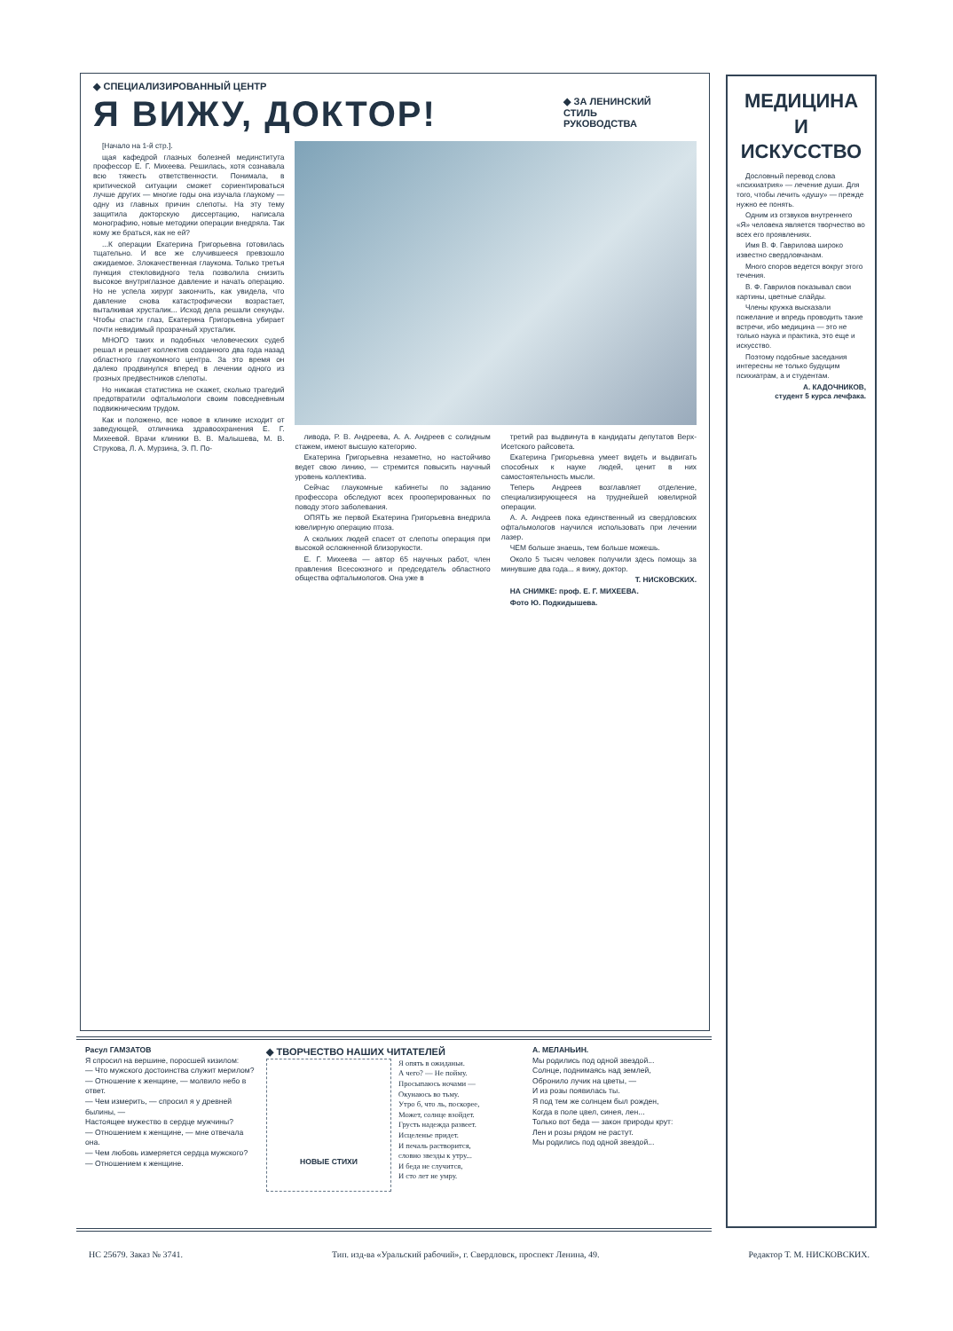◆ СПЕЦИАЛИЗИРОВАННЫЙ ЦЕНТР
Я ВИЖУ, ДОКТОР!
◆ ЗА ЛЕНИНСКИЙ
СТИЛЬ
РУКОВОДСТВА
[Начало на 1-й стр.].
щая кафедрой глазных болезней мединститута профессор Е. Г. Михеева. Решилась, хотя сознавала всю тяжесть ответственности. Понимала, в критической ситуации сможет сориентироваться лучше других — многие годы она изучала глаукому — одну из главных причин слепоты. На эту тему защитила докторскую диссертацию, написала монографию, новые методики операции внедряла. Так кому же браться, как не ей?
...К операции Екатерина Григорьевна готовилась тщательно. И все же случившееся превзошло ожидаемое. Злокачественная глаукома. Только третья пункция стекловидного тела позволила снизить высокое внутриглазное давление и начать операцию. Но не успела хирург закончить, как увидела, что давление снова катастрофически возрастает, выталкивая хрусталик... Исход дела решали секунды. Чтобы спасти глаз, Екатерина Григорьевна убирает почти невидимый прозрачный хрусталик.
МНОГО таких и подобных человеческих судеб решал и решает коллектив созданного два года назад областного глаукомного центра. За это время он далеко продвинулся вперед в лечении одного из грозных предвестников слепоты.
Но никакая статистика не скажет, сколько трагедий предотвратили офтальмологи своим повседневным подвижническим трудом.
Как и положено, все новое в клинике исходит от заведующей, отличника здравоохранения Е. Г. Михеевой. Врачи клиники В. В. Малышева, М. В. Струкова, Л. А. Мурзина, Э. П. По-
ливода, Р. В. Андреева, А. А. Андреев с солидным стажем, имеют высшую категорию.
Екатерина Григорьевна незаметно, но настойчиво ведет свою линию, — стремится повысить научный уровень коллектива.
Сейчас глаукомные кабинеты по заданию профессора обследуют всех прооперированных по поводу этого заболевания.
ОПЯТЬ же первой Екатерина Григорьевна внедрила ювелирную операцию птоза.
А скольких людей спасет от слепоты операция при высокой осложненной близорукости.
Е. Г. Михеева — автор 65 научных работ, член правления Всесоюзного и председатель областного общества офтальмологов. Она уже в
третий раз выдвинута в кандидаты депутатов Верх-Исетского райсовета.
Екатерина Григорьевна умеет видеть и выдвигать способных к науке людей, ценит в них самостоятельность мысли.
Теперь Андреев возглавляет отделение, специализирующееся на труднейшей ювелирной операции.
А. А. Андреев пока единственный из свердловских офтальмологов научился использовать при лечении лазер.
ЧЕМ больше знаешь, тем больше можешь.
Около 5 тысяч человек получили здесь помощь за минувшие два года... я вижу, доктор.
Т. НИСКОВСКИХ.
НА СНИМКЕ: проф. Е. Г. МИХЕЕВА.
Фото Ю. Подкидышева.
МЕДИЦИНА И ИСКУССТВО
Дословный перевод слова «психиатрия» — лечение души. Для того, чтобы лечить «душу» — прежде нужно ее понять.
Одним из отзвуков внутреннего «Я» человека является творчество во всех его проявлениях.
Имя В. Ф. Гаврилова широко известно свердловчанам.
Много споров ведется вокруг этого течения.
В. Ф. Гаврилов показывал свои картины, цветные слайды.
Члены кружка высказали пожелание и впредь проводить такие встречи, ибо медицина — это не только наука и практика, это еще и искусство.
Поэтому подобные заседания интересны не только будущим психиатрам, а и студентам.
А. КАДОЧНИКОВ,
студент 5 курса лечфака.
Расул ГАМЗАТОВ
Я спросил на вершине, поросшей кизилом:
— Что мужского достоинства служит мерилом?
— Отношение к женщине, — молвило небо в ответ.
— Чем измерить, — спросил я у древней былины, —
Настоящее мужество в сердце мужчины?
— Отношением к женщине, — мне отвечала она.
— Чем любовь измеряется сердца мужского?
— Отношением к женщине.
◆ ТВОРЧЕСТВО НАШИХ ЧИТАТЕЛЕЙ
НОВЫЕ СТИХИ
Я опять в ожиданьи.
А чего? — Не пойму.
Просыпаюсь ночами —
Окунаюсь во тьму.
Утро б, что ль, поскорее,
Может, солнце взойдет.
Грусть надежда развеет.
Исцеленье придет.
И печаль растворится,
словно звезды к утру...
И беда не случится,
И сто лет не умру.
А. МЕЛАНЬИН.
Мы родились под одной звездой...
Солнце, поднимаясь над землей,
Обронило лучик на цветы, —
И из розы появилась ты.
Я под тем же солнцем был рожден,
Когда в поле цвел, синея, лен...
Только вот беда — закон природы крут:
Лен и розы рядом не растут.
Мы родились под одной звездой...
НС 25679. Заказ № 3741. Тип. изд-ва «Уральский рабочий», г. Свердловск, проспект Ленина, 49. Редактор Т. М. НИСКОВСКИХ.